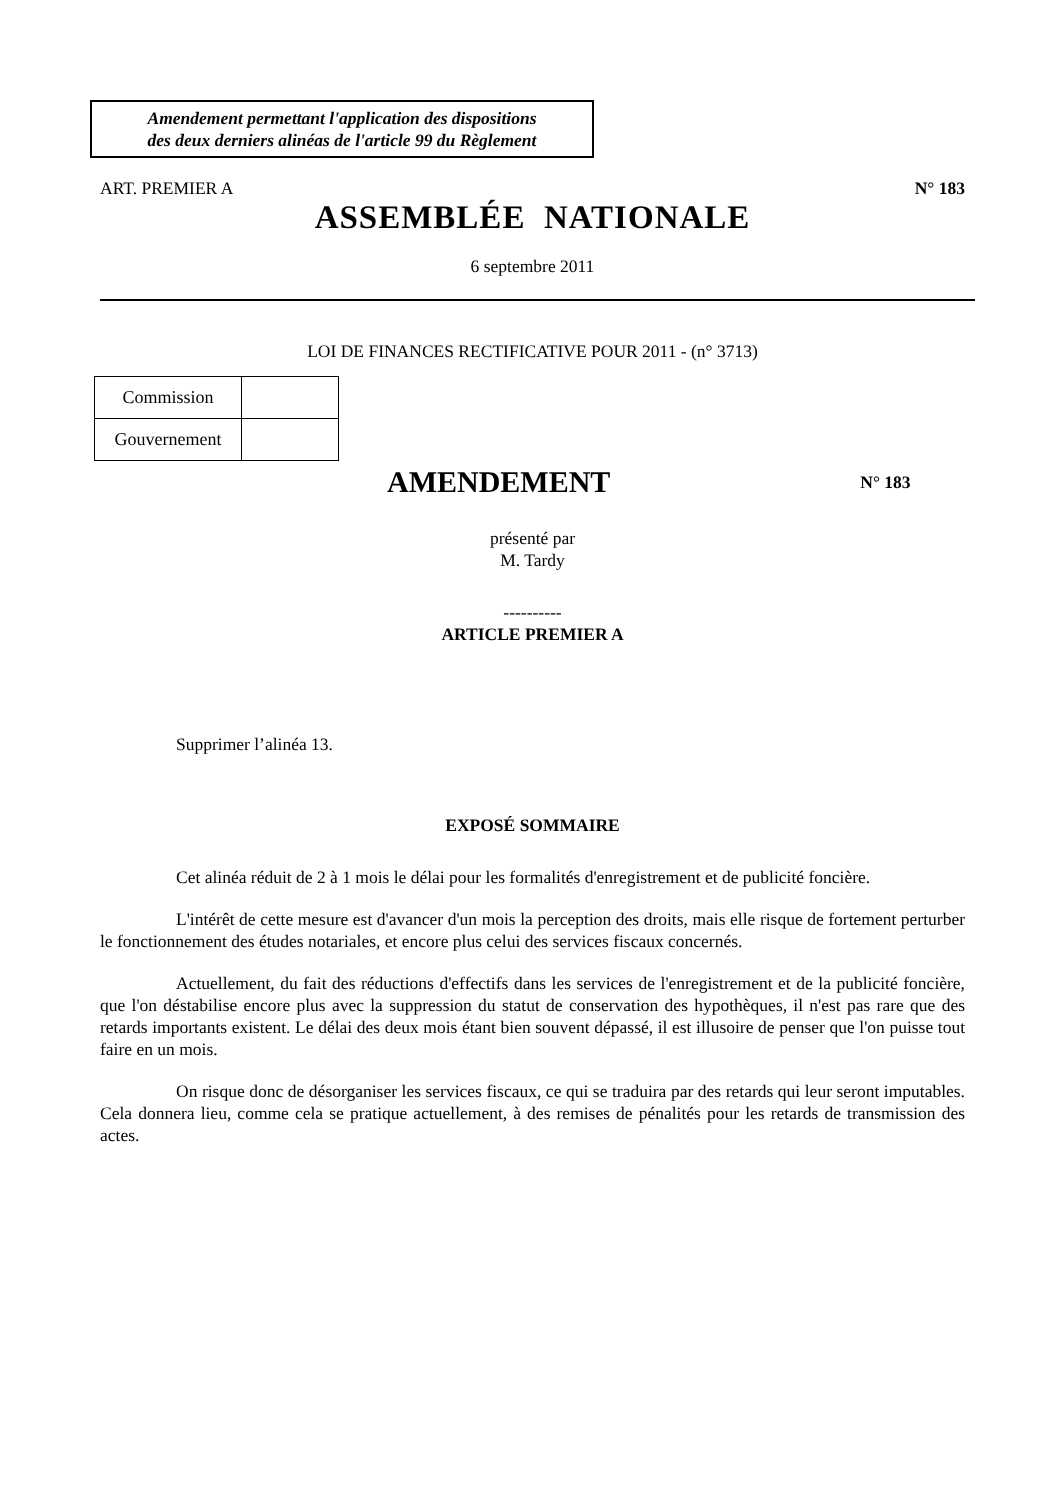Amendement permettant l'application des dispositions
des deux derniers alinéas de l'article 99 du Règlement
ART. PREMIER A N° 183
ASSEMBLÉE NATIONALE
6 septembre 2011
LOI DE FINANCES RECTIFICATIVE POUR 2011 - (n° 3713)
| Commission | |
| Gouvernement | |
AMENDEMENT
N° 183
présenté par
M. Tardy
----------
ARTICLE PREMIER A
Supprimer l’alinéa 13.
EXPOSÉ SOMMAIRE
Cet alinéa réduit de 2 à 1 mois le délai pour les formalités d'enregistrement et de publicité foncière.
L'intérêt de cette mesure est d'avancer d'un mois la perception des droits, mais elle risque de fortement perturber le fonctionnement des études notariales, et encore plus celui des services fiscaux concernés.
Actuellement, du fait des réductions d'effectifs dans les services de l'enregistrement et de la publicité foncière, que l'on déstabilise encore plus avec la suppression du statut de conservation des hypothèques, il n'est pas rare que des retards importants existent. Le délai des deux mois étant bien souvent dépassé, il est illusoire de penser que l'on puisse tout faire en un mois.
On risque donc de désorganiser les services fiscaux, ce qui se traduira par des retards qui leur seront imputables. Cela donnera lieu, comme cela se pratique actuellement, à des remises de pénalités pour les retards de transmission des actes.